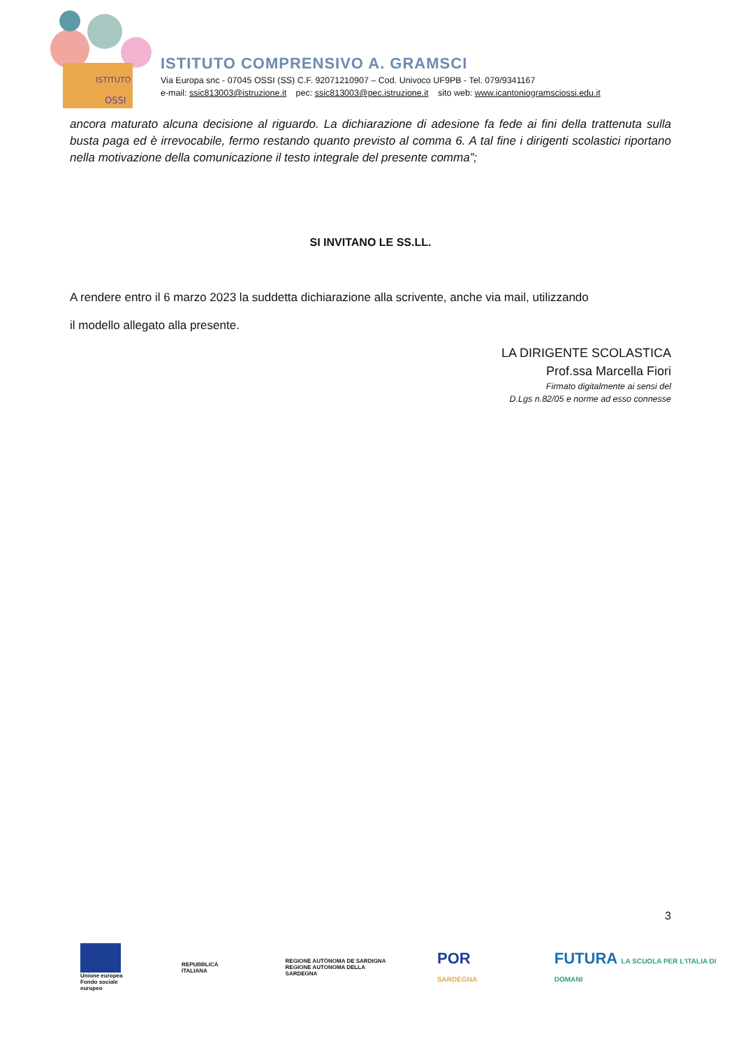ISTITUTO
OSSI
ISTITUTO COMPRENSIVO A. GRAMSCI
Via Europa snc - 07045 OSSI (SS) C.F. 92071210907 – Cod. Univoco UF9PB - Tel. 079/9341167
e-mail: ssic813003@istruzione.it pec: ssic813003@pec.istruzione.it sito web: www.icantoniogramsciossi.edu.it
ancora maturato alcuna decisione al riguardo. La dichiarazione di adesione fa fede ai fini della trattenuta sulla busta paga ed è irrevocabile, fermo restando quanto previsto al comma 6. A tal fine i dirigenti scolastici riportano nella motivazione della comunicazione il testo integrale del presente comma”;
SI INVITANO LE SS.LL.
A rendere entro il 6 marzo 2023 la suddetta dichiarazione alla scrivente, anche via mail, utilizzando
il modello allegato alla presente.
LA DIRIGENTE SCOLASTICA
Prof.ssa Marcella Fiori
Firmato digitalmente ai sensi del
D.Lgs n.82/05 e norme ad esso connesse
3
Unione europea
Fondo sociale europeo
REPUBBLICA ITALIANA
REGIONE AUTÒNOMA DE SARDIGNA
REGIONE AUTONOMA DELLA SARDEGNA
POR SARDEGNA
FUTURA LA SCUOLA PER L'ITALIA DI DOMANI